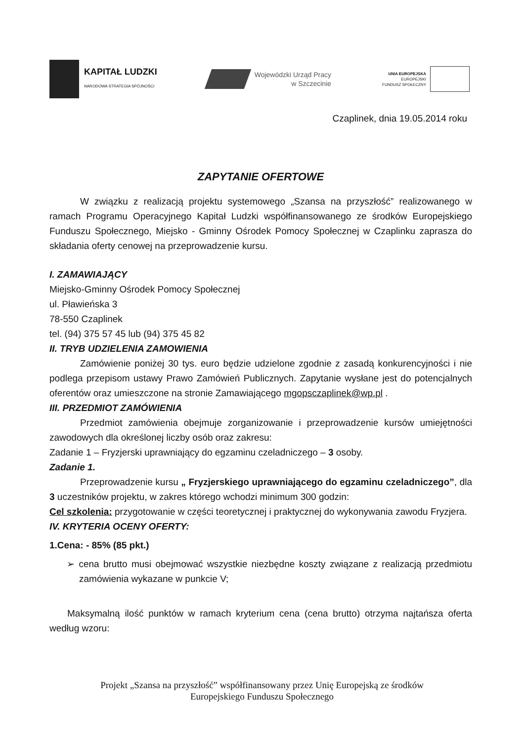KAPITAŁ LUDZKI
NARODOWA STRATEGIA SPÓJNOŚCI
Wojewódzki Urząd Pracy
w Szczecinie
UNIA EUROPEJSKA
EUROPEJSKI
FUNDUSZ SPOŁECZNY
Czaplinek, dnia 19.05.2014 roku
ZAPYTANIE OFERTOWE
W związku z realizacją projektu systemowego „Szansa na przyszłość” realizowanego w ramach Programu Operacyjnego Kapitał Ludzki współfinansowanego ze środków Europejskiego Funduszu Społecznego, Miejsko - Gminny Ośrodek Pomocy Społecznej w Czaplinku zaprasza do składania oferty cenowej na przeprowadzenie kursu.
I. ZAMAWIAJĄCY
Miejsko-Gminny Ośrodek Pomocy Społecznej
ul. Pławieńska 3
78-550 Czaplinek
tel. (94) 375 57 45 lub (94) 375 45 82
II. TRYB UDZIELENIA ZAMOWIENIA
Zamówienie poniżej 30 tys. euro będzie udzielone zgodnie z zasadą konkurencyjności i nie podlega przepisom ustawy Prawo Zamówień Publicznych. Zapytanie wysłane jest do potencjalnych oferentów oraz umieszczone na stronie Zamawiającego mgopsczaplinek@wp.pl .
III. PRZEDMIOT ZAMÓWIENIA
Przedmiot zamówienia obejmuje zorganizowanie i przeprowadzenie kursów umiejętności zawodowych dla określonej liczby osób oraz zakresu:
Zadanie 1 – Fryzjerski uprawniający do egzaminu czeladniczego – 3 osoby.
Zadanie 1.
Przeprowadzenie kursu „ Fryzjerskiego uprawniającego do egzaminu czeladniczego”, dla 3 uczestników projektu, w zakres którego wchodzi minimum 300 godzin:
Cel szkolenia: przygotowanie w części teoretycznej i praktycznej do wykonywania zawodu Fryzjera.
IV. KRYTERIA OCENY OFERTY:
1.Cena: - 85% (85 pkt.)
➢ cena brutto musi obejmować wszystkie niezbędne koszty związane z realizacją przedmiotu zamówienia wykazane w punkcie V;
Maksymalną ilość punktów w ramach kryterium cena (cena brutto) otrzyma najtańsza oferta według wzoru:
Projekt „Szansa na przyszłość” współfinansowany przez Unię Europejską ze środków
Europejskiego Funduszu Społecznego